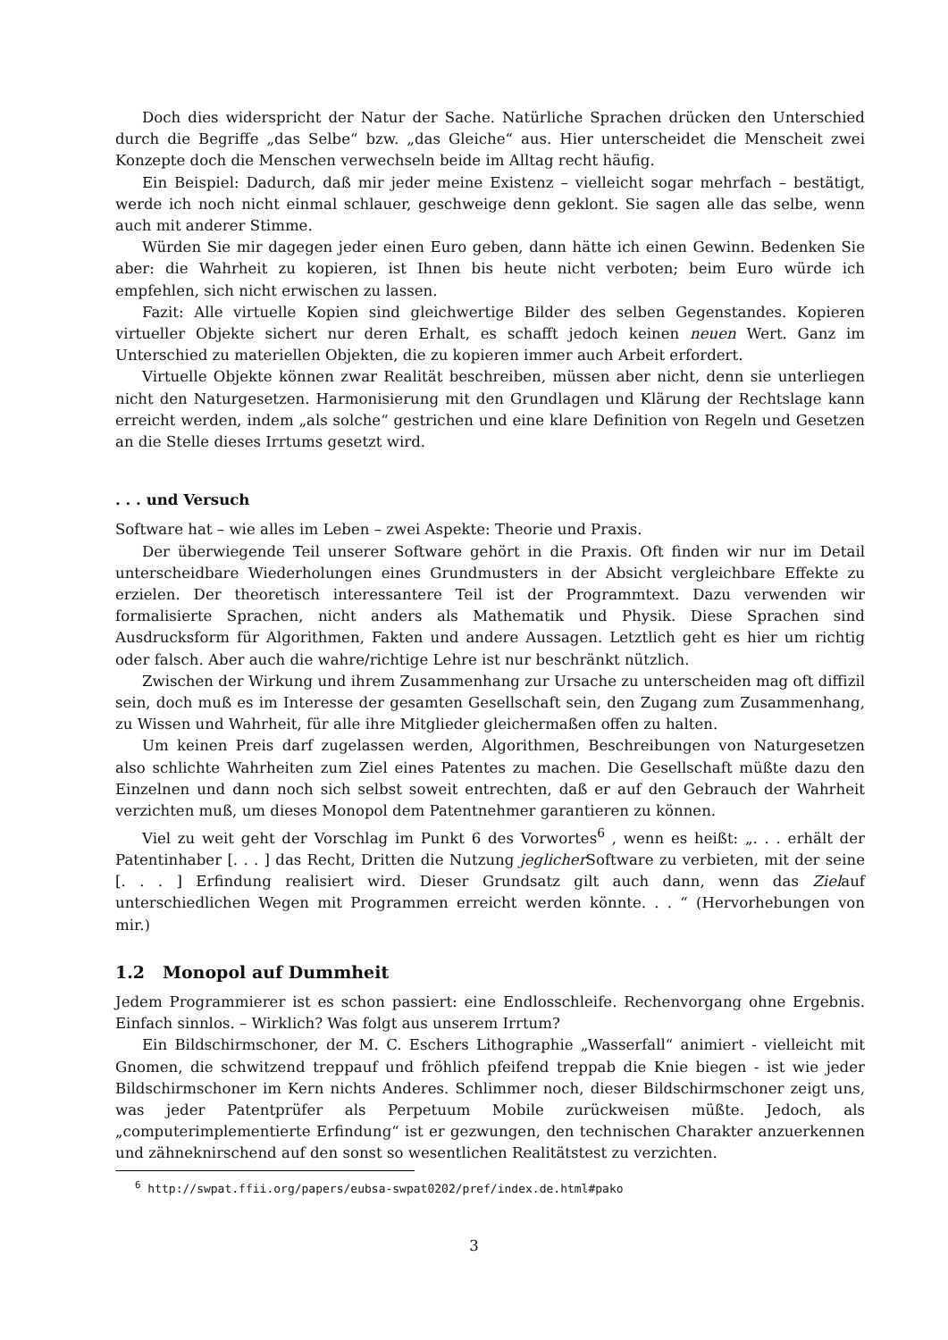Doch dies widerspricht der Natur der Sache. Natürliche Sprachen drücken den Unterschied durch die Begriffe „das Selbe“ bzw. „das Gleiche“ aus. Hier unterscheidet die Menscheit zwei Konzepte doch die Menschen verwechseln beide im Alltag recht häufig.
Ein Beispiel: Dadurch, daß mir jeder meine Existenz – vielleicht sogar mehrfach – bestätigt, werde ich noch nicht einmal schlauer, geschweige denn geklont. Sie sagen alle das selbe, wenn auch mit anderer Stimme.
Würden Sie mir dagegen jeder einen Euro geben, dann hätte ich einen Gewinn. Bedenken Sie aber: die Wahrheit zu kopieren, ist Ihnen bis heute nicht verboten; beim Euro würde ich empfehlen, sich nicht erwischen zu lassen.
Fazit: Alle virtuelle Kopien sind gleichwertige Bilder des selben Gegenstandes. Kopieren virtueller Objekte sichert nur deren Erhalt, es schafft jedoch keinen neuen Wert. Ganz im Unterschied zu materiellen Objekten, die zu kopieren immer auch Arbeit erfordert.
Virtuelle Objekte können zwar Realität beschreiben, müssen aber nicht, denn sie unterliegen nicht den Naturgesetzen. Harmonisierung mit den Grundlagen und Klärung der Rechtslage kann erreicht werden, indem „als solche“ gestrichen und eine klare Definition von Regeln und Gesetzen an die Stelle dieses Irrtums gesetzt wird.
. . . und Versuch
Software hat – wie alles im Leben – zwei Aspekte: Theorie und Praxis.
Der überwiegende Teil unserer Software gehört in die Praxis. Oft finden wir nur im Detail unterscheidbare Wiederholungen eines Grundmusters in der Absicht vergleichbare Effekte zu erzielen. Der theoretisch interessantere Teil ist der Programmtext. Dazu verwenden wir formalisierte Sprachen, nicht anders als Mathematik und Physik. Diese Sprachen sind Ausdrucksform für Algorithmen, Fakten und andere Aussagen. Letztlich geht es hier um richtig oder falsch. Aber auch die wahre/richtige Lehre ist nur beschränkt nützlich.
Zwischen der Wirkung und ihrem Zusammenhang zur Ursache zu unterscheiden mag oft diffizil sein, doch muß es im Interesse der gesamten Gesellschaft sein, den Zugang zum Zusammenhang, zu Wissen und Wahrheit, für alle ihre Mitglieder gleichermaßen offen zu halten.
Um keinen Preis darf zugelassen werden, Algorithmen, Beschreibungen von Naturgesetzen also schlichte Wahrheiten zum Ziel eines Patentes zu machen. Die Gesellschaft müßte dazu den Einzelnen und dann noch sich selbst soweit entrechten, daß er auf den Gebrauch der Wahrheit verzichten muß, um dieses Monopol dem Patentnehmer garantieren zu können.
Viel zu weit geht der Vorschlag im Punkt 6 des Vorwortes<sup>6</sup> , wenn es heißt: „. . . erhält der Patentinhaber [. . . ] das Recht, Dritten die Nutzung jeglicher Software zu verbieten, mit der seine [. . . ] Erfindung realisiert wird. Dieser Grundsatz gilt auch dann, wenn das Zielauf unterschiedlichen Wegen mit Programmen erreicht werden könnte. . . “ (Hervorhebungen von mir.)
1.2 Monopol auf Dummheit
Jedem Programmierer ist es schon passiert: eine Endlosschleife. Rechenvorgang ohne Ergebnis. Einfach sinnlos. – Wirklich? Was folgt aus unserem Irrtum?
Ein Bildschirmschoner, der M. C. Eschers Lithographie „Wasserfall“ animiert - vielleicht mit Gnomen, die schwitzend treppauf und fröhlich pfeifend treppab die Knie biegen - ist wie jeder Bildschirmschoner im Kern nichts Anderes. Schlimmer noch, dieser Bildschirmschoner zeigt uns, was jeder Patentprüfer als Perpetuum Mobile zurückweisen müßte. Jedoch, als „computerimplementierte Erfindung“ ist er gezwungen, den technischen Charakter anzuerkennen und zähneknirschend auf den sonst so wesentlichen Realitätstest zu verzichten.
<sup>6</sup> http://swpat.ffii.org/papers/eubsa-swpat0202/pref/index.de.html#pako
3